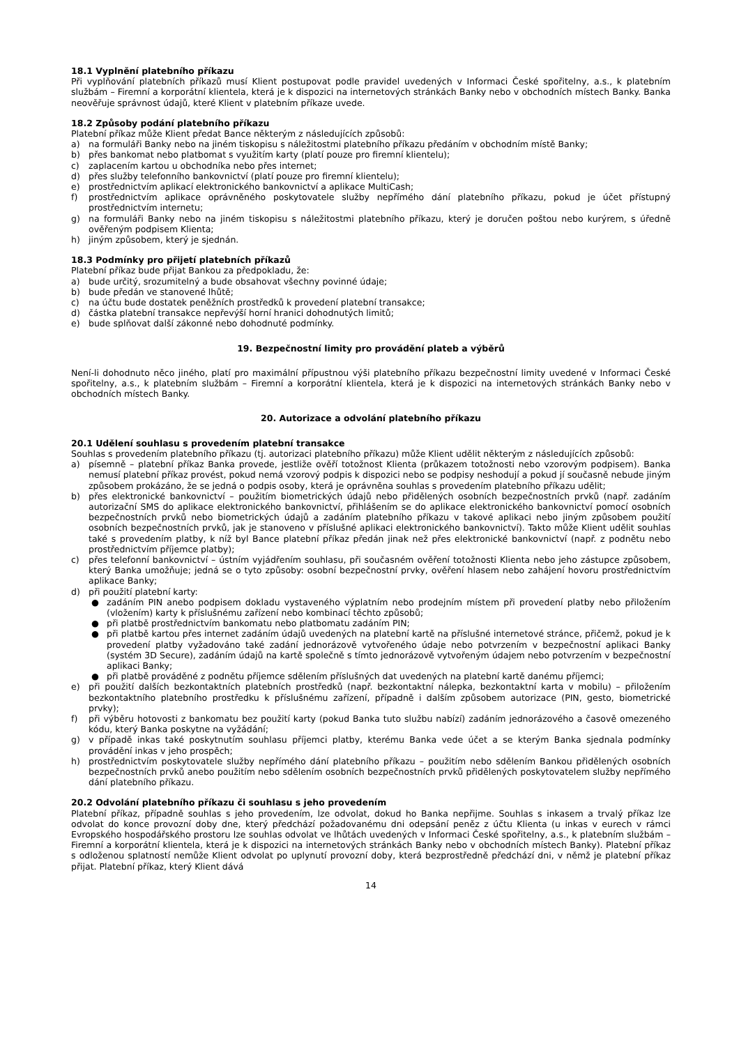18.1 Vyplnění platebního příkazu
Při vyplňování platebních příkazů musí Klient postupovat podle pravidel uvedených v Informaci České spořitelny, a.s., k platebním službám – Firemní a korporátní klientela, která je k dispozici na internetových stránkách Banky nebo v obchodních místech Banky. Banka neověřuje správnost údajů, které Klient v platebním příkaze uvede.
18.2 Způsoby podání platebního příkazu
Platební příkaz může Klient předat Bance některým z následujících způsobů:
a) na formuláři Banky nebo na jiném tiskopisu s náležitostmi platebního příkazu předáním v obchodním místě Banky;
b) přes bankomat nebo platbomat s využitím karty (platí pouze pro firemní klientelu);
c) zaplacením kartou u obchodníka nebo přes internet;
d) přes služby telefonního bankovnictví (platí pouze pro firemní klientelu);
e) prostřednictvím aplikací elektronického bankovnictví a aplikace MultiCash;
f) prostřednictvím aplikace oprávněného poskytovatele služby nepřímého dání platebního příkazu, pokud je účet přístupný prostřednictvím internetu;
g) na formuláři Banky nebo na jiném tiskopisu s náležitostmi platebního příkazu, který je doručen poštou nebo kurýrem, s úředně ověřeným podpisem Klienta;
h) jiným způsobem, který je sjednán.
18.3 Podmínky pro přijetí platebních příkazů
Platební příkaz bude přijat Bankou za předpokladu, že:
a) bude určitý, srozumitelný a bude obsahovat všechny povinné údaje;
b) bude předán ve stanovené lhůtě;
c) na účtu bude dostatek peněžních prostředků k provedení platební transakce;
d) částka platební transakce nepřevýší horní hranici dohodnutých limitů;
e) bude splňovat další zákonné nebo dohodnuté podmínky.
19. Bezpečnostní limity pro provádění plateb a výběrů
Není-li dohodnuto něco jiného, platí pro maximální přípustnou výši platebního příkazu bezpečnostní limity uvedené v Informaci České spořitelny, a.s., k platebním službám – Firemní a korporátní klientela, která je k dispozici na internetových stránkách Banky nebo v obchodních místech Banky.
20. Autorizace a odvolání platebního příkazu
20.1 Udělení souhlasu s provedením platební transakce
Souhlas s provedením platebního příkazu (tj. autorizaci platebního příkazu) může Klient udělit některým z následujících způsobů:
a) písemně – platební příkaz Banka provede, jestliže ověří totožnost Klienta (průkazem totožnosti nebo vzorovým podpisem). Banka nemusí platební příkaz provést, pokud nemá vzorový podpis k dispozici nebo se podpisy neshodují a pokud jí současně nebude jiným způsobem prokázáno, že se jedná o podpis osoby, která je oprávněna souhlas s provedením platebního příkazu udělit;
b) přes elektronické bankovnictví – použitím biometrických údajů nebo přidělených osobních bezpečnostních prvků (např. zadáním autorizační SMS do aplikace elektronického bankovnictví, přihlášením se do aplikace elektronického bankovnictví pomocí osobních bezpečnostních prvků nebo biometrických údajů a zadáním platebního příkazu v takové aplikaci nebo jiným způsobem použití osobních bezpečnostních prvků, jak je stanoveno v příslušné aplikaci elektronického bankovnictví). Takto může Klient udělit souhlas také s provedením platby, k níž byl Bance platební příkaz předán jinak než přes elektronické bankovnictví (např. z podnětu nebo prostřednictvím příjemce platby);
c) přes telefonní bankovnictví – ústním vyjádřením souhlasu, při současném ověření totožnosti Klienta nebo jeho zástupce způsobem, který Banka umožňuje; jedná se o tyto způsoby: osobní bezpečnostní prvky, ověření hlasem nebo zahájení hovoru prostřednictvím aplikace Banky;
d) při použití platební karty:
● zadáním PIN anebo podpisem dokladu vystaveného výplatním nebo prodejním místem při provedení platby nebo přiložením (vložením) karty k příslušnému zařízení nebo kombinací těchto způsobů;
● při platbě prostřednictvím bankomatu nebo platbomatu zadáním PIN;
● při platbě kartou přes internet zadáním údajů uvedených na platební kartě na příslušné internetové stránce, přičemž, pokud je k provedení platby vyžadováno také zadání jednorázově vytvořeného údaje nebo potvrzením v bezpečnostní aplikaci Banky (systém 3D Secure), zadáním údajů na kartě společně s tímto jednorázově vytvořeným údajem nebo potvrzením v bezpečnostní aplikaci Banky;
● při platbě prováděné z podnětu příjemce sdělením příslušných dat uvedených na platební kartě danému příjemci;
e) při použití dalších bezkontaktních platebních prostředků (např. bezkontaktní nálepka, bezkontaktní karta v mobilu) – přiložením bezkontaktního platebního prostředku k příslušnému zařízení, případně i dalším způsobem autorizace (PIN, gesto, biometrické prvky);
f) při výběru hotovosti z bankomatu bez použití karty (pokud Banka tuto službu nabízí) zadáním jednorázového a časově omezeného kódu, který Banka poskytne na vyžádání;
g) v případě inkas také poskytnutím souhlasu příjemci platby, kterému Banka vede účet a se kterým Banka sjednala podmínky provádění inkas v jeho prospěch;
h) prostřednictvím poskytovatele služby nepřímého dání platebního příkazu – použitím nebo sdělením Bankou přidělených osobních bezpečnostních prvků anebo použitím nebo sdělením osobních bezpečnostních prvků přidělených poskytovatelem služby nepřímého dání platebního příkazu.
20.2 Odvolání platebního příkazu či souhlasu s jeho provedením
Platební příkaz, případně souhlas s jeho provedením, lze odvolat, dokud ho Banka nepřijme. Souhlas s inkasem a trvalý příkaz lze odvolat do konce provozní doby dne, který předchází požadovanému dni odepsání peněz z účtu Klienta (u inkas v eurech v rámci Evropského hospodářského prostoru lze souhlas odvolat ve lhůtách uvedených v Informaci České spořitelny, a.s., k platebním službám – Firemní a korporátní klientela, která je k dispozici na internetových stránkách Banky nebo v obchodních místech Banky). Platební příkaz s odloženou splatností nemůže Klient odvolat po uplynutí provozní doby, která bezprostředně předchází dni, v němž je platební příkaz přijat. Platební příkaz, který Klient dává
14